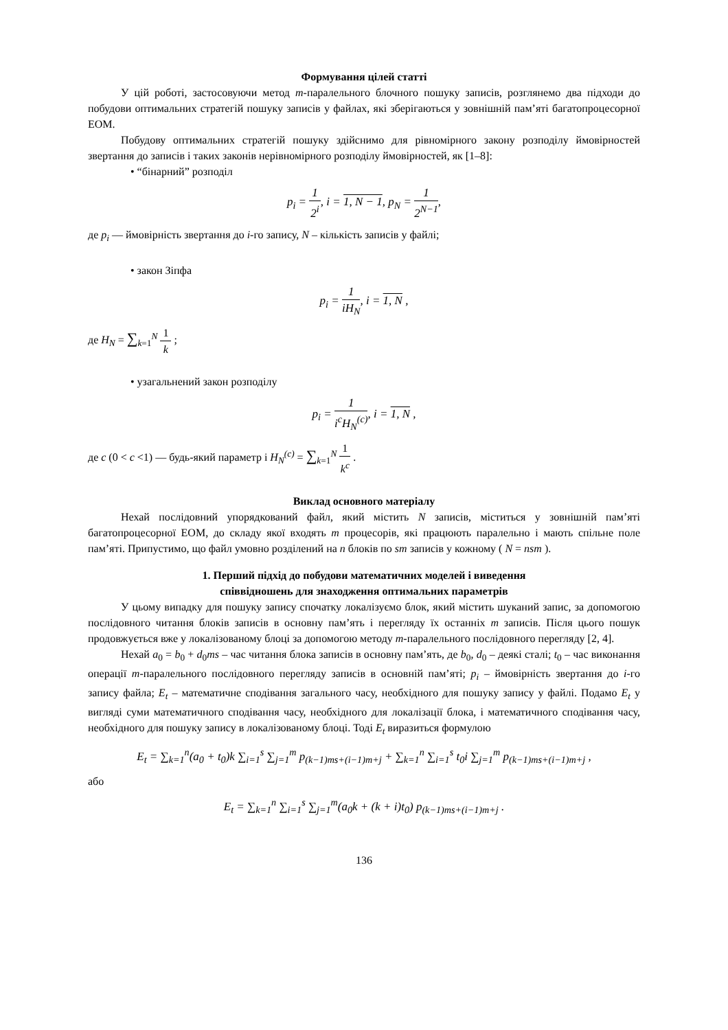Формування цілей статті
У цій роботі, застосовуючи метод m-паралельного блочного пошуку записів, розглянемо два підходи до побудови оптимальних стратегій пошуку записів у файлах, які зберігаються у зовнішній пам’яті багатопроцесорної ЕОМ.
Побудову оптимальних стратегій пошуку здійснимо для рівномірного закону розподілу ймовірностей звертання до записів і таких законів нерівномірного розподілу ймовірностей, як [1–8]:
• “бінарний” розподіл
p<sub>i</sub> = 1 2<sup>i</sup>, i = 1, N − 1, p<sub>N</sub> = 1 2<sup>N−1</sup>,
де p<sub>i</sub> — ймовірність звертання до i-го запису, N – кількість записів у файлі;
• закон Зіпфа
p<sub>i</sub> = 1 iH<sub>N</sub>, i = 1, N ,
де H<sub>N</sub> = ∑<sub>k=1</sub><sup>N</sup> 1 k ;
• узагальнений закон розподілу
p<sub>i</sub> = 1 i<sup>c</sup>H<sub>N</sub><sup>(c)</sup>, i = 1, N ,
де c (0 < c <1) — будь-який параметр і H<sub>N</sub><sup>(c)</sup> = ∑<sub>k=1</sub><sup>N</sup> 1 k<sup>c</sup> .
Виклад основного матеріалу
Нехай послідовний упорядкований файл, який містить N записів, міститься у зовнішній пам’яті багатопроцесорної ЕОМ, до складу якої входять m процесорів, які працюють паралельно і мають спільне поле пам’яті. Припустимо, що файл умовно розділений на n блоків по sm записів у кожному ( N = nsm ).
1. Перший підхід до побудови математичних моделей і виведення
співвідношень для знаходження оптимальних параметрів
У цьому випадку для пошуку запису спочатку локалізуємо блок, який містить шуканий запис, за допомогою послідовного читання блоків записів в основну пам’ять і перегляду їх останніх m записів. Після цього пошук продовжується вже у локалізованому блоці за допомогою методу m-паралельного послідовного перегляду [2, 4].
Нехай a<sub>0</sub> = b<sub>0</sub> + d<sub>0</sub>ms – час читання блока записів в основну пам’ять, де b<sub>0</sub>, d<sub>0</sub> – деякі сталі; t<sub>0</sub> – час виконання операції m-паралельного послідовного перегляду записів в основній пам’яті; p<sub>i</sub> – ймовірність звертання до i-го запису файла; E<sub>t</sub> – математичне сподівання загального часу, необхідного для пошуку запису у файлі. Подамо E<sub>t</sub> у вигляді суми математичного сподівання часу, необхідного для локалізації блока, і математичного сподівання часу, необхідного для пошуку запису в локалізованому блоці. Тоді E<sub>t</sub> виразиться формулою
E<sub>t</sub> = ∑<sub>k=1</sub><sup>n</sup>(a<sub>0</sub> + t<sub>0</sub>)k ∑<sub>i=1</sub><sup>s</sup> ∑<sub>j=1</sub><sup>m</sup> p<sub>(k−1)ms+(i−1)m+j</sub> + ∑<sub>k=1</sub><sup>n</sup> ∑<sub>i=1</sub><sup>s</sup> t<sub>0</sub>i ∑<sub>j=1</sub><sup>m</sup> p<sub>(k−1)ms+(i−1)m+j</sub> ,
або
E<sub>t</sub> = ∑<sub>k=1</sub><sup>n</sup> ∑<sub>i=1</sub><sup>s</sup> ∑<sub>j=1</sub><sup>m</sup>(a<sub>0</sub>k + (k + i)t<sub>0</sub>) p<sub>(k−1)ms+(i−1)m+j</sub> .
136